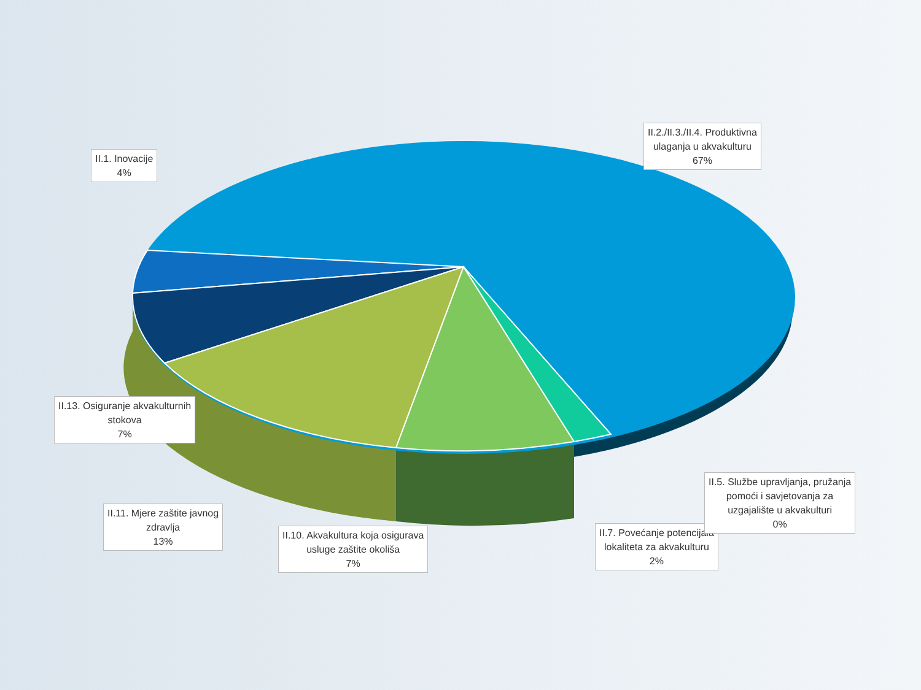II.2./II.3./II.4. Produktivna
ulaganja u akvakulturu
67%
II.1. Inovacije
4%
II.13. Osiguranje akvakulturnih
stokova
7%
II.11. Mjere zaštite javnog
zdravlja
13%
II.10. Akvakultura koja osigurava
usluge zaštite okoliša
7%
II.7. Povećanje potencijala
lokaliteta za akvakulturu
2%
II.5. Službe upravljanja, pružanja
pomoći i savjetovanja za
uzgajalište u akvakulturi
0%